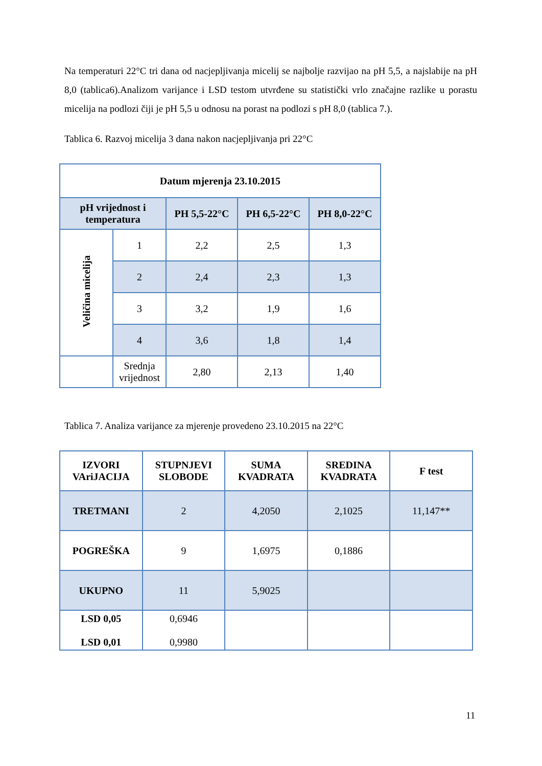Na temperaturi 22°C tri dana od nacjepljivanja micelij se najbolje razvijao na pH 5,5, a najslabije na pH 8,0 (tablica6).Analizom varijance i LSD testom utvrđene su statistički vrlo značajne razlike u porastu micelija na podlozi čiji je pH 5,5 u odnosu na porast na podlozi s pH 8,0 (tablica 7.).
Tablica 6. Razvoj micelija 3 dana nakon nacjepljivanja pri 22°C
| Datum mjerenja 23.10.2015 | | | | |
| --- | --- | --- | --- | --- |
| pH vrijednost i temperatura | | PH 5,5-22°C | PH 6,5-22°C | PH 8,0-22°C |
| Veličina micelija | 1 | 2,2 | 2,5 | 1,3 |
| | 2 | 2,4 | 2,3 | 1,3 |
| | 3 | 3,2 | 1,9 | 1,6 |
| | 4 | 3,6 | 1,8 | 1,4 |
| | Srednja vrijednost | 2,80 | 2,13 | 1,40 |
Tablica 7. Analiza varijance za mjerenje provedeno 23.10.2015 na 22°C
| IZVORI VAriJACIJA | STUPNJEVI SLOBODE | SUMA KVADRATA | SREDINA KVADRATA | F test |
| --- | --- | --- | --- | --- |
| TRETMANI | 2 | 4,2050 | 2,1025 | 11,147** |
| POGREŠKA | 9 | 1,6975 | 0,1886 | |
| UKUPNO | 11 | 5,9025 | | |
| LSD 0,05 LSD 0,01 | 0,6946 0,9980 | | | |
11